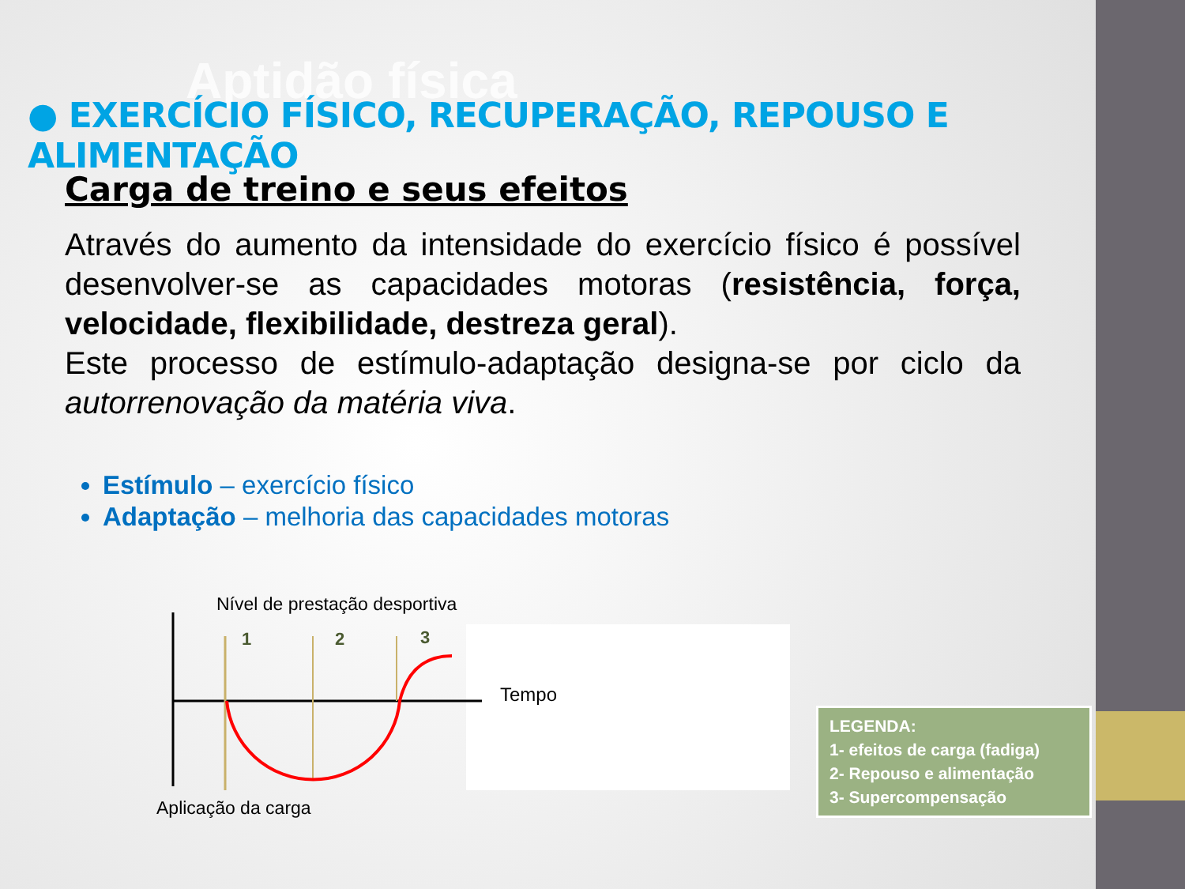Aptidão física
● EXERCÍCIO FÍSICO, RECUPERAÇÃO, REPOUSO E ALIMENTAÇÃO
Carga de treino e seus efeitos
Através do aumento da intensidade do exercício físico é possível desenvolver-se as capacidades motoras (resistência, força, velocidade, flexibilidade, destreza geral).
Este processo de estímulo-adaptação designa-se por ciclo da autorrenovação da matéria viva.
Estímulo – exercício físico
Adaptação – melhoria das capacidades motoras
Nível de prestação desportiva
1
2
3
Tempo
Aplicação da carga
LEGENDA:
1- efeitos de carga (fadiga)
2- Repouso e alimentação
3- Supercompensação